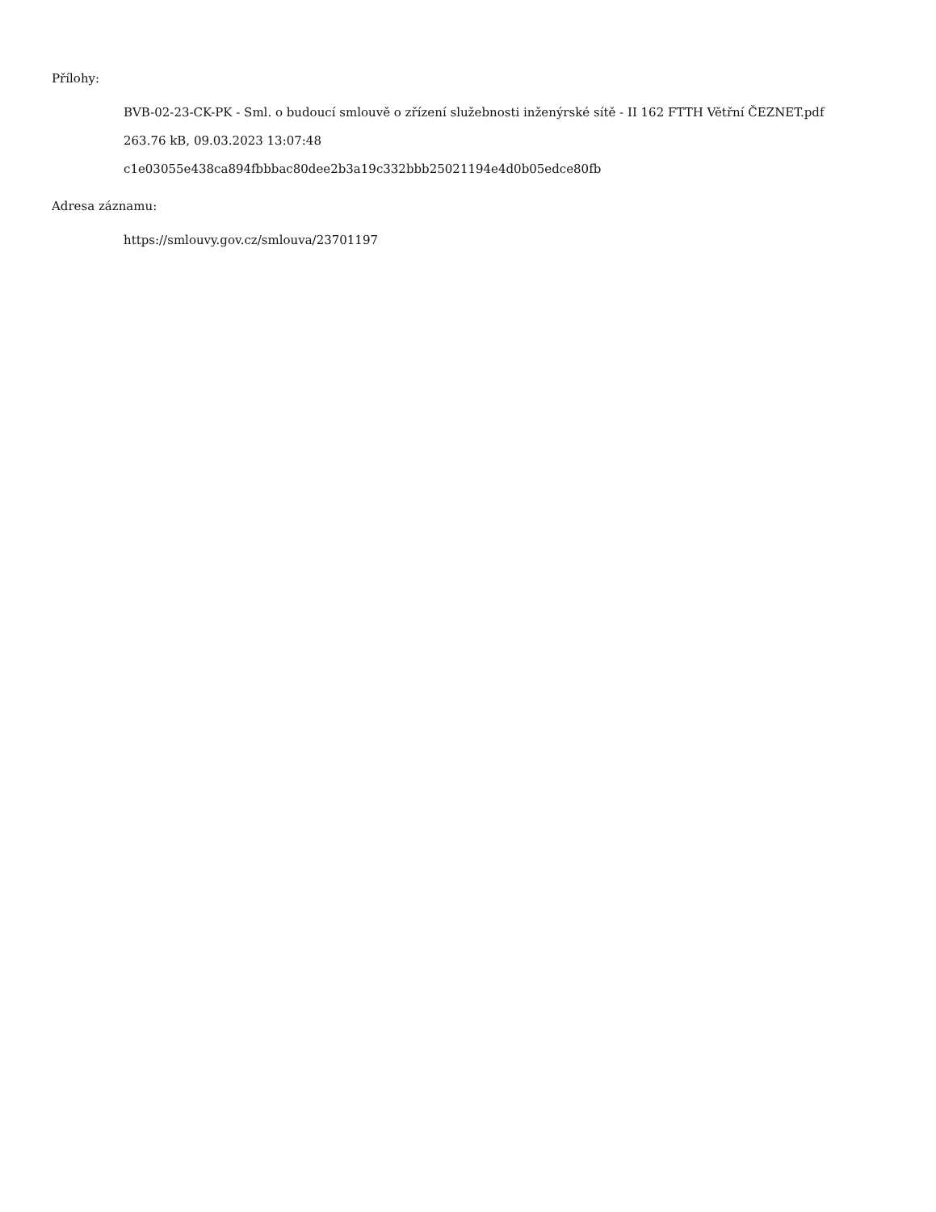Přílohy:
BVB-02-23-CK-PK - Sml. o budoucí smlouvě o zřízení služebnosti inženýrské sítě - II 162 FTTH Větřní ČEZNET.pdf
263.76 kB, 09.03.2023 13:07:48
c1e03055e438ca894fbbbac80dee2b3a19c332bbb25021194e4d0b05edce80fb
Adresa záznamu:
https://smlouvy.gov.cz/smlouva/23701197